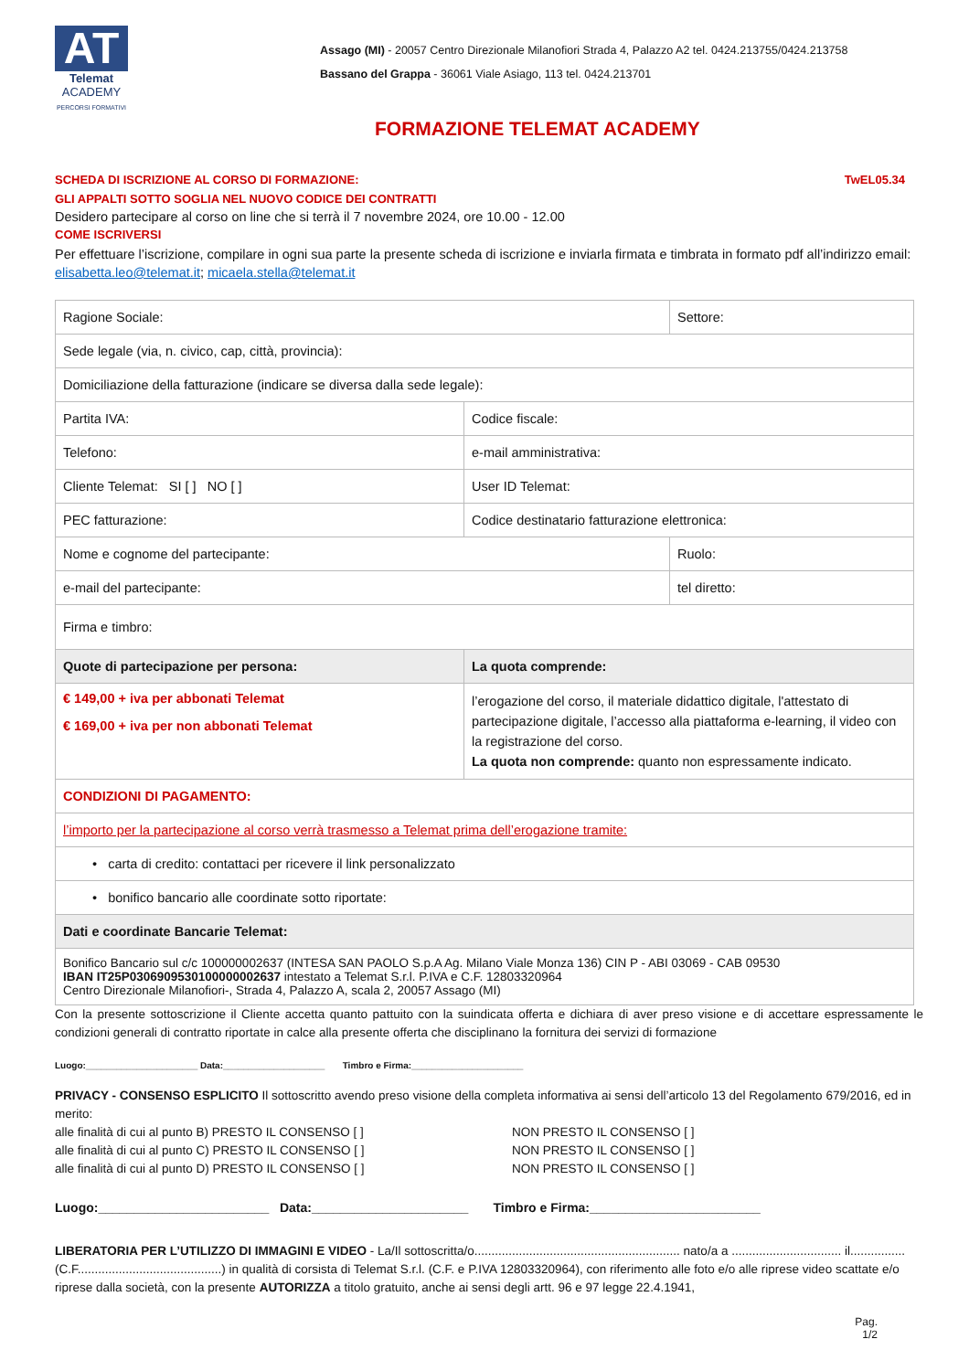AT
Telemat
ACADEMY
PERCORSI FORMATIVI
Assago (MI) - 20057 Centro Direzionale Milanofiori Strada 4, Palazzo A2 tel. 0424.213755/0424.213758
Bassano del Grappa - 36061 Viale Asiago, 113 tel. 0424.213701
FORMAZIONE TELEMAT ACADEMY
SCHEDA DI ISCRIZIONE AL CORSO DI FORMAZIONE: TwEL05.34
GLI APPALTI SOTTO SOGLIA NEL NUOVO CODICE DEI CONTRATTI
Desidero partecipare al corso on line che si terrà il 7 novembre 2024, ore 10.00 - 12.00
COME ISCRIVERSI
Per effettuare l’iscrizione, compilare in ogni sua parte la presente scheda di iscrizione e inviarla firmata e timbrata in formato pdf all’indirizzo email: elisabetta.leo@telemat.it; micaela.stella@telemat.it
| Ragione Sociale: | | | Settore: |
| Sede legale (via, n. civico, cap, città, provincia): | | | |
| Domiciliazione della fatturazione (indicare se diversa dalla sede legale): | | | |
| Partita IVA: | Codice fiscale: | | |
| Telefono: | e-mail amministrativa: | | |
| Cliente Telemat: SI [ ] NO [ ] | User ID Telemat: | | |
| PEC fatturazione: | Codice destinatario fatturazione elettronica: | | |
| Nome e cognome del partecipante: | | | Ruolo: |
| e-mail del partecipante: | | | tel diretto: |
| Firma e timbro: | | | |
| Quote di partecipazione per persona: | | La quota comprende: | |
| € 149,00 + iva per abbonati Telemat € 169,00 + iva per non abbonati Telemat | | l’erogazione del corso, il materiale didattico digitale, l'attestato di partecipazione digitale, l’accesso alla piattaforma e-learning, il video con la registrazione del corso. La quota non comprende: quanto non espressamente indicato. | |
| CONDIZIONI DI PAGAMENTO: | | | |
| l’importo per la partecipazione al corso verrà trasmesso a Telemat prima dell’erogazione tramite: | | | |
| • carta di credito: contattaci per ricevere il link personalizzato | | | |
| • bonifico bancario alle coordinate sotto riportate: | | | |
| Dati e coordinate Bancarie Telemat: | | | |
| Bonifico Bancario sul c/c 100000002637 (INTESA SAN PAOLO S.p.A Ag. Milano Viale Monza 136) CIN P - ABI 03069 - CAB 09530 IBAN IT25P0306909530100000002637 intestato a Telemat S.r.l. P.IVA e C.F. 12803320964 Centro Direzionale Milanofiori-, Strada 4, Palazzo A, scala 2, 20057 Assago (MI) | | | |
Con la presente sottoscrizione il Cliente accetta quanto pattuito con la suindicata offerta e dichiara di aver preso visione e di accettare espressamente le condizioni generali di contratto riportate in calce alla presente offerta che disciplinano la fornitura dei servizi di formazione
Luogo:______________________ Data:____________________ Timbro e Firma:______________________
PRIVACY - CONSENSO ESPLICITO Il sottoscritto avendo preso visione della completa informativa ai sensi dell’articolo 13 del Regolamento 679/2016, ed in merito:
alle finalità di cui al punto B) PRESTO IL CONSENSO [ ] NON PRESTO IL CONSENSO [ ] alle finalità di cui al punto C) PRESTO IL CONSENSO [ ] NON PRESTO IL CONSENSO [ ] alle finalità di cui al punto D) PRESTO IL CONSENSO [ ] NON PRESTO IL CONSENSO [ ]
Luogo:________________________ Data:______________________ Timbro e Firma:________________________
LIBERATORIA PER L’UTILIZZO DI IMMAGINI E VIDEO - La/Il sottoscritta/o............................................................ nato/a a ................................ il................ (C.F..........................................) in qualità di corsista di Telemat S.r.l. (C.F. e P.IVA 12803320964), con riferimento alle foto e/o alle riprese video scattate e/o riprese dalla società, con la presente AUTORIZZA a titolo gratuito, anche ai sensi degli artt. 96 e 97 legge 22.4.1941,
Pag.
1/2